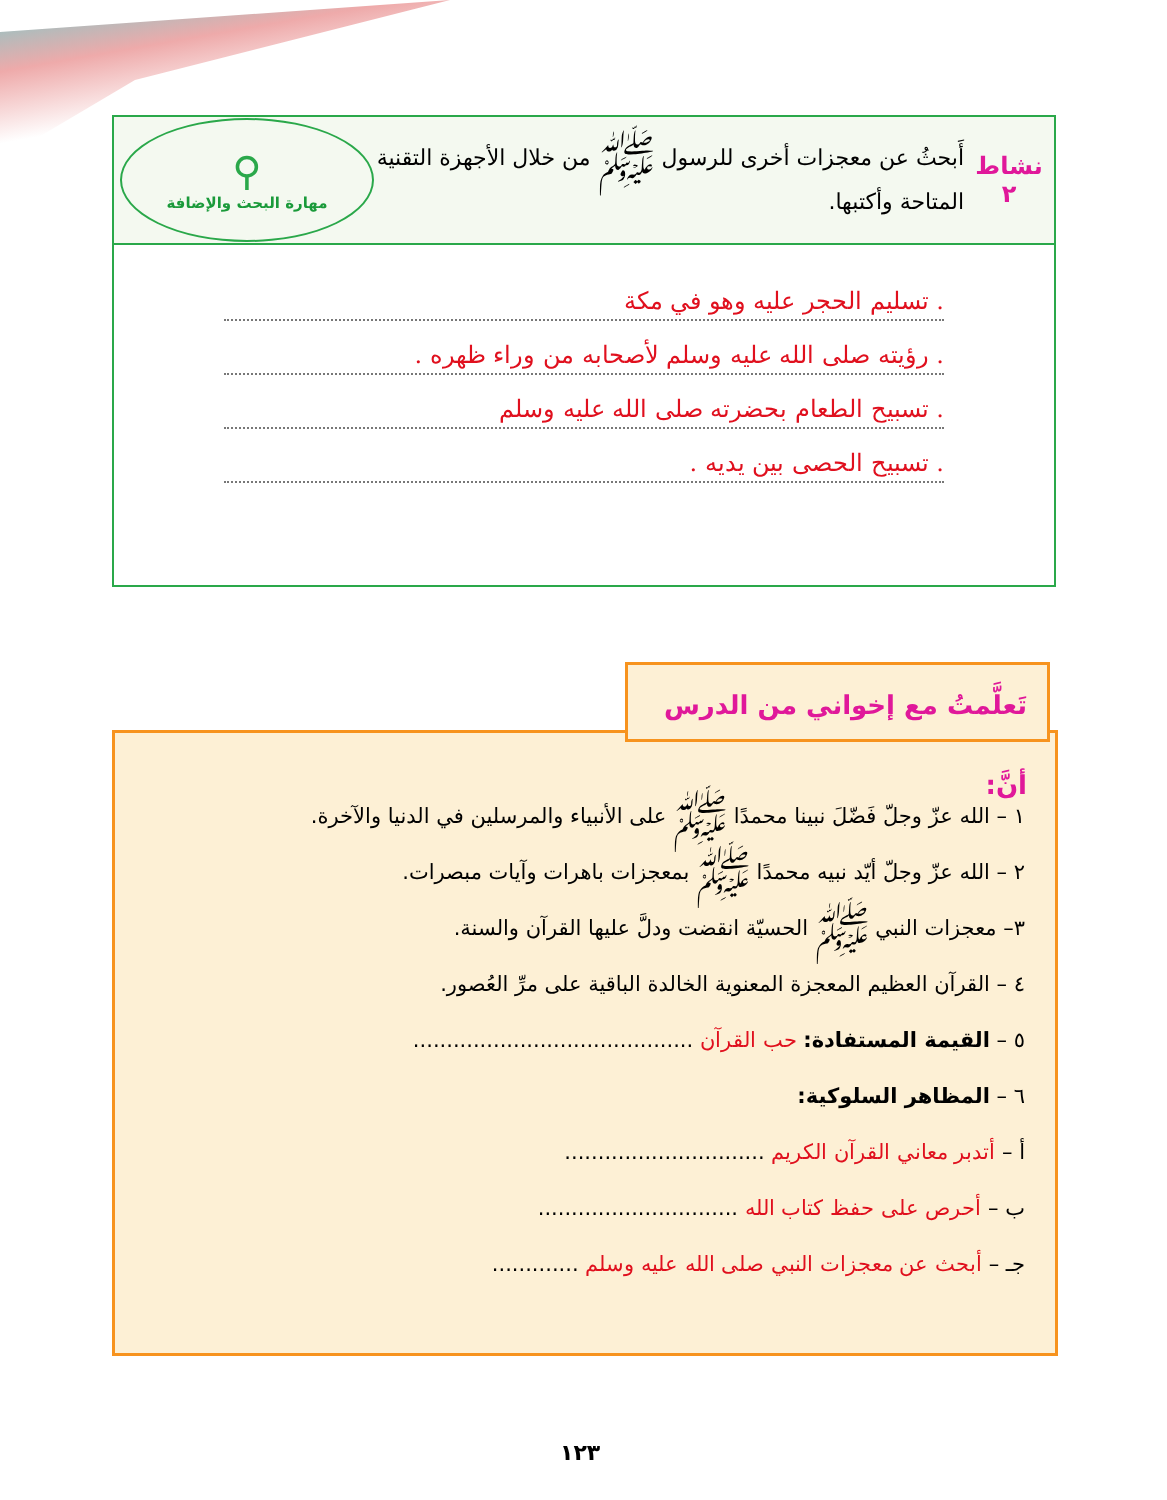نشاط ٢
أَبحثُ عن معجزات أخرى للرسول ﷺ من خلال الأجهزة التقنية المتاحة وأكتبها.
⚲
مهارة البحث والإضافة
. تسليم الحجر عليه وهو في مكة
. رؤيته صلى الله عليه وسلم لأصحابه من وراء ظهره .
. تسبيح الطعام بحضرته صلى الله عليه وسلم
. تسبيح الحصى بين يديه .
١ – الله عزّ وجلّ فَضّلَ نبينا محمدًا ﷺ على الأنبياء والمرسلين في الدنيا والآخرة.
٢ – الله عزّ وجلّ أيّد نبيه محمدًا ﷺ بمعجزات باهرات وآيات مبصرات.
٣– معجزات النبي ﷺ الحسيّة انقضت ودلَّ عليها القرآن والسنة.
٤ – القرآن العظيم المعجزة المعنوية الخالدة الباقية على مرِّ العُصور.
٥ – القيمة المستفادة: حب القرآن ..........................................
٦ – المظاهر السلوكية:
أ – أتدبر معاني القرآن الكريم ..............................
ب – أحرص على حفظ كتاب الله ..............................
جـ – أبحث عن معجزات النبي صلى الله عليه وسلم .............
تَعلَّمتُ مع إخواني من الدرس أنَّ:
١٢٣